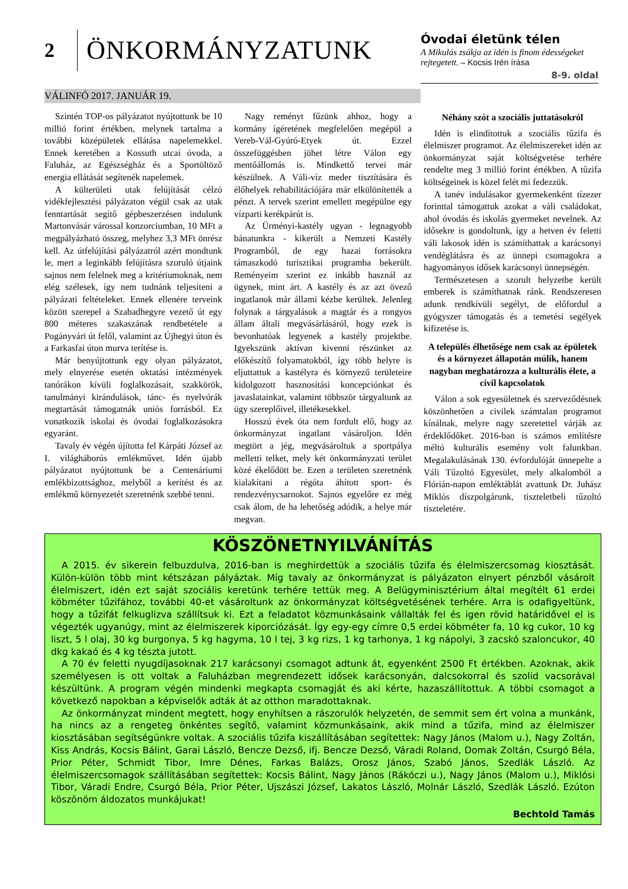2 ÖNKORMÁNYZATUNK
VÁLINFÓ 2017. JANUÁR 19.
Óvodai életünk télen
A Mikulás zsákja az idén is finom édességeket rejtegetett. – Kocsis Irén írása
8-9. oldal
Szintén TOP-os pályázatot nyújtottunk be 10 millió forint értékben, melynek tartalma a további középületek ellátása napelemekkel. Ennek keretében a Kossuth utcai óvoda, a Faluház, az Egészségház és a Sportöltöző energia ellátását segítenék napelemek.
A külterületi utak felújítását célzó vidékfejlesztési pályázaton végül csak az utak fenntartását segítő gépbeszerzésen indulunk Martonvásár várossal konzorciumban, 10 MFt a megpályázható összeg, melyhez 3,3 MFt önrész kell. Az útfelújítási pályázatról azért mondtunk le, mert a leginkább felújításra szoruló útjaink sajnos nem felelnek meg a kritériumoknak, nem elég szélesek, így nem tudnánk teljesíteni a pályázati feltételeket. Ennek ellenére terveink között szerepel a Szabadhegyre vezető út egy 800 méteres szakaszának rendbetétele a Pogányvári út felől, valamint az Újhegyi úton és a Farkasfai úton murva terítése is.
Már benyújtottunk egy olyan pályázatot, mely elnyerése esetén oktatási intézmények tanórákon kívüli foglalkozásait, szakkörök, tanulmányi kirándulások, tánc- és nyelvórák megtartását támogatnák uniós forrásból. Ez vonatkozik iskolai és óvodai foglalkozásokra egyaránt.
Tavaly év végén újította fel Kárpáti József az I. világháborús emlékművet. Idén újabb pályázatot nyújtottunk be a Centenáriumi emlékbizottsághoz, melyből a kerítést és az emlékmű környezetét szeretnénk szebbé tenni.
Nagy reményt fűzünk ahhoz, hogy a kormány ígéretének megfelelően megépül a Vereb-Vál-Gyúró-Etyek út. Ezzel összefüggésben jöhet létre Válon egy mentőállomás is. Mindkettő tervei már készülnek. A Váli-víz meder tisztítására és élőhelyek rehabilitációjára már elkülönítették a pénzt. A tervek szerint emellett megépülne egy vízparti kerékpárút is.
Az Ürményi-kastély ugyan - legnagyobb bánatunkra - kikerült a Nemzeti Kastély Programból, de egy hazai forrásokra támaszkodó turisztikai programba bekerült. Reményeim szerint ez inkább használ az ügynek, mint árt. A kastély és az azt övező ingatlanok már állami kézbe kerültek. Jelenleg folynak a tárgyalások a magtár és a rongyos állam általi megvásárlásáról, hogy ezek is bevonhatóak legyenek a kastély projektbe. Igyekszünk aktívan kivenni részünket az előkészítő folyamatokból, így több helyre is eljuttattuk a kastélyra és környező területeire kidolgozott hasznosítási koncepciónkat és javaslatainkat, valamint többször tárgyaltunk az ügy szereplőivel, illetékesekkel.
Hosszú évek óta nem fordult elő, hogy az önkormányzat ingatlant vásároljon. Idén megtört a jég, megvásároltuk a sportpálya melletti telket, mely két önkormányzati terület közé ékelődött be. Ezen a területen szeretnénk kialakítani a régóta áhított sport- és rendezvénycsarnokot. Sajnos egyelőre ez még csak álom, de ha lehetőség adódik, a helye már megvan.
Néhány szót a szociális juttatásokról
Idén is elindítottuk a szociális tűzifa és élelmiszer programot. Az élelmiszereket idén az önkormányzat saját költségvetése terhére rendelte meg 3 millió forint értékben. A tűzifa költségeinek is közel felét mi fedezzük.
A tanév indulásakor gyermekenként tízezer forinttal támogattuk azokat a váli családokat, ahol óvodás és iskolás gyermeket nevelnek. Az idősekre is gondoltunk, így a hetven év feletti váli lakosok idén is számíthattak a karácsonyi vendéglátásra és az ünnepi csomagokra a hagyományos idősek karácsonyi ünnepségén.
Természetesen a szorult helyzetbe került emberek is számíthatnak ránk. Rendszeresen adunk rendkívüli segélyt, de előfordul a gyógyszer támogatás és a temetési segélyek kifizetése is.
A település élhetősége nem csak az épületek és a környezet állapotán múlik, hanem nagyban meghatározza a kulturális élete, a civil kapcsolatok
Válon a sok egyesületnek és szerveződésnek köszönhetően a civilek számtalan programot kínálnak, melyre nagy szeretettel várják az érdeklődőket. 2016-ban is számos említésre méltó kulturális esemény volt falunkban. Megalakulásának 130. évfordulóját ünnepelte a Váli Tűzoltó Egyesület, mely alkalomból a Flórián-napon emléktáblát avattunk Dr. Juhász Miklós díszpolgárunk, tiszteletbeli tűzoltó tiszteletére.
KÖSZÖNETNYILVÁNÍTÁS
A 2015. év sikerein felbuzdulva, 2016-ban is meghirdettük a szociális tűzifa és élelmiszercsomag kiosztását. Külön-külön több mint kétszázan pályáztak. Míg tavaly az önkormányzat is pályázaton elnyert pénzből vásárolt élelmiszert, idén ezt saját szociális keretünk terhére tettük meg. A Belügyminisztérium által megítélt 61 erdei köbméter tűzifához, további 40-et vásároltunk az önkormányzat költségvetésének terhére. Arra is odafigyeltünk, hogy a tűzifát felkuglizva szállítsuk ki. Ezt a feladatot közmunkásaink vállalták fel és igen rövid határidővel el is végezték ugyanúgy, mint az élelmiszerek kiporciózását. Így egy-egy címre 0,5 erdei köbméter fa, 10 kg cukor, 10 kg liszt, 5 l olaj, 30 kg burgonya, 5 kg hagyma, 10 l tej, 3 kg rizs, 1 kg tarhonya, 1 kg nápolyi, 3 zacskó szaloncukor, 40 dkg kakaó és 4 kg tészta jutott.
A 70 év feletti nyugdíjasoknak 217 karácsonyi csomagot adtunk át, egyenként 2500 Ft értékben. Azoknak, akik személyesen is ott voltak a Faluházban megrendezett idősek karácsonyán, dalcsokorral és szolid vacsorával készültünk. A program végén mindenki megkapta csomagját és aki kérte, hazaszállítottuk. A többi csomagot a következő napokban a képviselők adták át az otthon maradottaknak.
Az önkormányzat mindent megtett, hogy enyhítsen a rászorulók helyzetén, de semmit sem ért volna a munkánk, ha nincs az a rengeteg önkéntes segítő, valamint közmunkásaink, akik mind a tűzifa, mind az élelmiszer kiosztásában segítségünkre voltak. A szociális tűzifa kiszállításában segítettek: Nagy János (Malom u.), Nagy Zoltán, Kiss András, Kocsis Bálint, Garai László, Bencze Dezső, ifj. Bencze Dezső, Váradi Roland, Domak Zoltán, Csurgó Béla, Prior Péter, Schmidt Tibor, Imre Dénes, Farkas Balázs, Orosz János, Szabó János, Szedlák László. Az élelmiszercsomagok szállításában segítettek: Kocsis Bálint, Nagy János (Rákóczi u.), Nagy János (Malom u.), Miklósi Tibor, Váradi Endre, Csurgó Béla, Prior Péter, Ujszászi József, Lakatos László, Molnár László, Szedlák László. Ezúton köszönöm áldozatos munkájukat!
Bechtold Tamás